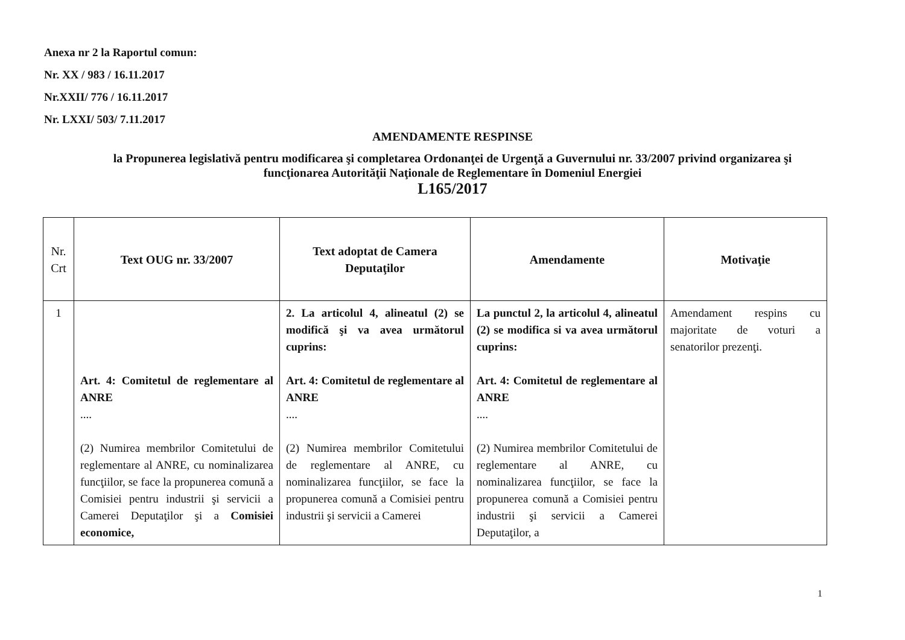Anexa nr 2 la Raportul comun:
Nr. XX / 983 / 16.11.2017
Nr.XXII/ 776 / 16.11.2017
Nr. LXXI/ 503/ 7.11.2017
AMENDAMENTE RESPINSE
la Propunerea legislativă pentru modificarea şi completarea Ordonanţei de Urgenţă a Guvernului nr. 33/2007 privind organizarea şi
funcţionarea Autorităţii Naţionale de Reglementare în Domeniul Energiei
L165/2017
| Nr. Crt | Text OUG nr. 33/2007 | Text adoptat de Camera Deputaţilor | Amendamente | Motivaţie |
| --- | --- | --- | --- | --- |
| 1 | Art. 4: Comitetul de reglementare al ANRE .... (2) Numirea membrilor Comitetului de reglementare al ANRE, cu nominalizarea funcţiilor, se face la propunerea comună a Comisiei pentru industrii şi servicii a Camerei Deputaţilor şi a Comisiei economice, | 2. La articolul 4, alineatul (2) se modifică şi va avea următorul cuprins: Art. 4: Comitetul de reglementare al ANRE .... (2) Numirea membrilor Comitetului de reglementare al ANRE, cu nominalizarea funcţiilor, se face la propunerea comună a Comisiei pentru industrii şi servicii a Camerei | La punctul 2, la articolul 4, alineatul (2) se modifica si va avea următorul cuprins: Art. 4: Comitetul de reglementare al ANRE .... (2) Numirea membrilor Comitetului de reglementare al ANRE, cu nominalizarea funcţiilor, se face la propunerea comună a Comisiei pentru industrii şi servicii a Camerei Deputaţilor, a | Amendament respins cu majoritate de voturi a senatorilor prezenţi. |
1